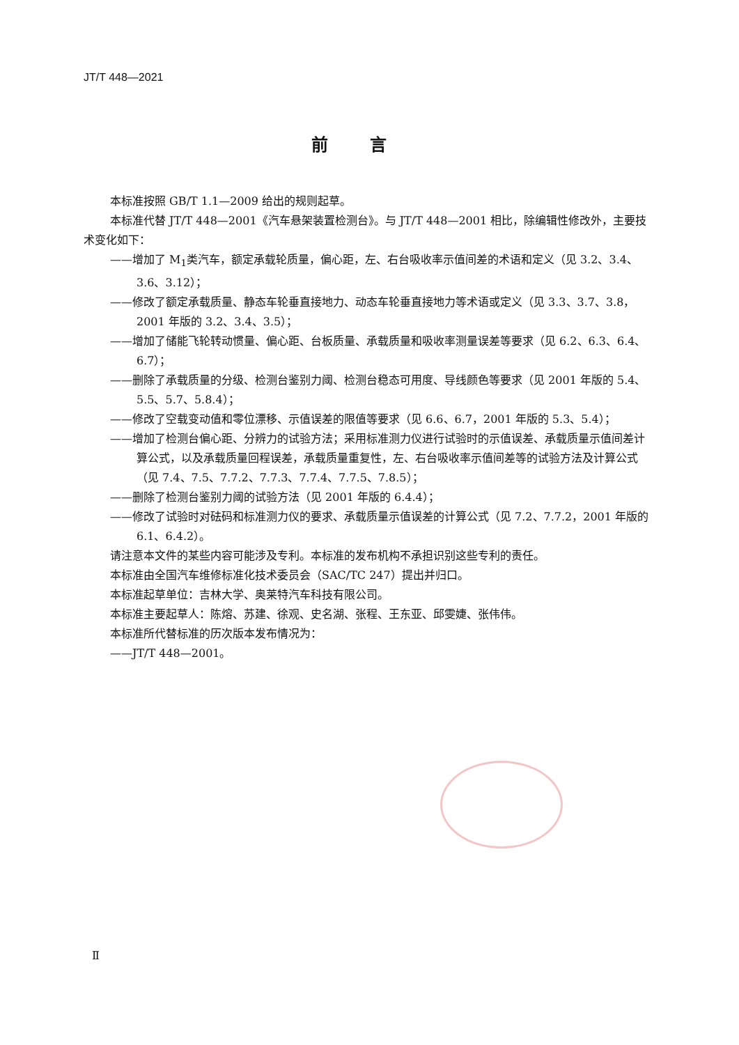JT/T 448—2021
前言
本标准按照 GB/T 1.1—2009 给出的规则起草。
本标准代替 JT/T 448—2001《汽车悬架装置检测台》。与 JT/T 448—2001 相比，除编辑性修改外，主要技术变化如下：
——增加了 M<sub>1</sub>类汽车，额定承载轮质量，偏心距，左、右台吸收率示值间差的术语和定义（见 3.2、3.4、3.6、3.12）；
——修改了额定承载质量、静态车轮垂直接地力、动态车轮垂直接地力等术语或定义（见 3.3、3.7、3.8，2001 年版的 3.2、3.4、3.5）；
——增加了储能飞轮转动惯量、偏心距、台板质量、承载质量和吸收率测量误差等要求（见 6.2、6.3、6.4、6.7）；
——删除了承载质量的分级、检测台鉴别力阈、检测台稳态可用度、导线颜色等要求（见 2001 年版的 5.4、5.5、5.7、5.8.4）；
——修改了空载变动值和零位漂移、示值误差的限值等要求（见 6.6、6.7，2001 年版的 5.3、5.4）；
——增加了检测台偏心距、分辨力的试验方法；采用标准测力仪进行试验时的示值误差、承载质量示值间差计算公式，以及承载质量回程误差，承载质量重复性，左、右台吸收率示值间差等的试验方法及计算公式（见 7.4、7.5、7.7.2、7.7.3、7.7.4、7.7.5、7.8.5）；
——删除了检测台鉴别力阈的试验方法（见 2001 年版的 6.4.4）；
——修改了试验时对砝码和标准测力仪的要求、承载质量示值误差的计算公式（见 7.2、7.7.2，2001 年版的 6.1、6.4.2）。
请注意本文件的某些内容可能涉及专利。本标准的发布机构不承担识别这些专利的责任。
本标准由全国汽车维修标准化技术委员会（SAC/TC 247）提出并归口。
本标准起草单位：吉林大学、奥莱特汽车科技有限公司。
本标准主要起草人：陈熔、苏建、徐观、史名湖、张程、王东亚、邱雯婕、张伟伟。
本标准所代替标准的历次版本发布情况为：
——JT/T 448—2001。
Ⅱ